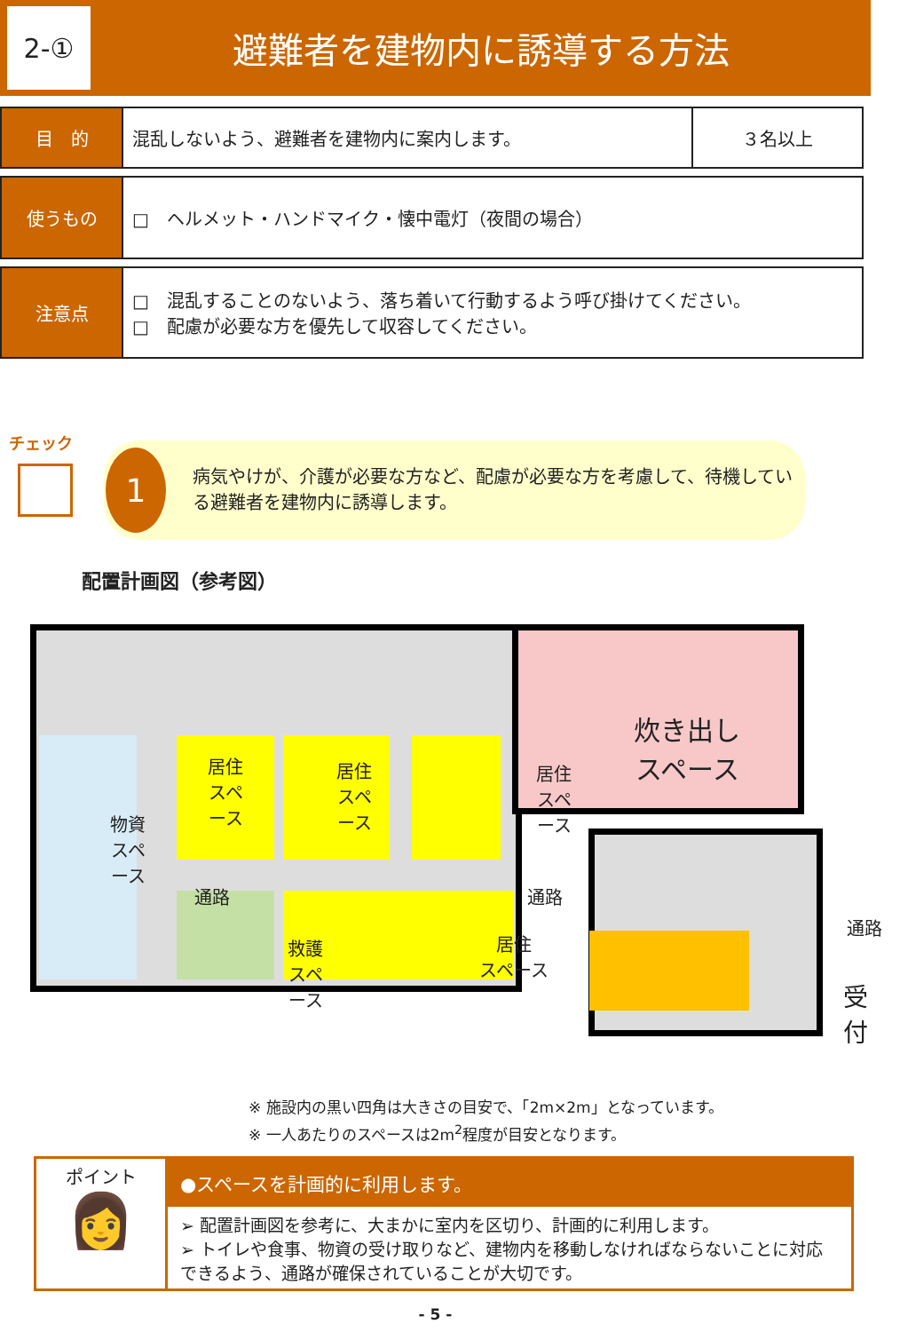2-①
避難者を建物内に誘導する方法
| 目 的 | 混乱しないよう、避難者を建物内に案内します。 | ３名以上 |
| 使うもの | □ ヘルメット・ハンドマイク・懐中電灯（夜間の場合） | |
| 注意点 | □ 混乱することのないよう、落ち着いて行動するよう呼び掛けてください。 □ 配慮が必要な方を優先して収容してください。 | |
チェック
1
病気やけが、介護が必要な方など、配慮が必要な方を考慮して、待機している避難者を建物内に誘導します。
配置計画図（参考図）
炊き出し
スペース
居住
スペ
ース
居住
スペ
ース
居住
スペ
ース
物資
スペ
ース
通路 通路
通路
救護
スペ
ース
居住
スペース
受
付
※ 施設内の黒い四角は大きさの目安で、「2m×2m」となっています。
※ 一人あたりのスペースは2m<sup>2</sup>程度が目安となります。
ポイント
👩
●スペースを計画的に利用します。
➢ 配置計画図を参考に、大まかに室内を区切り、計画的に利用します。
➢ トイレや食事、物資の受け取りなど、建物内を移動しなければならないことに対応できるよう、通路が確保されていることが大切です。
- 5 -